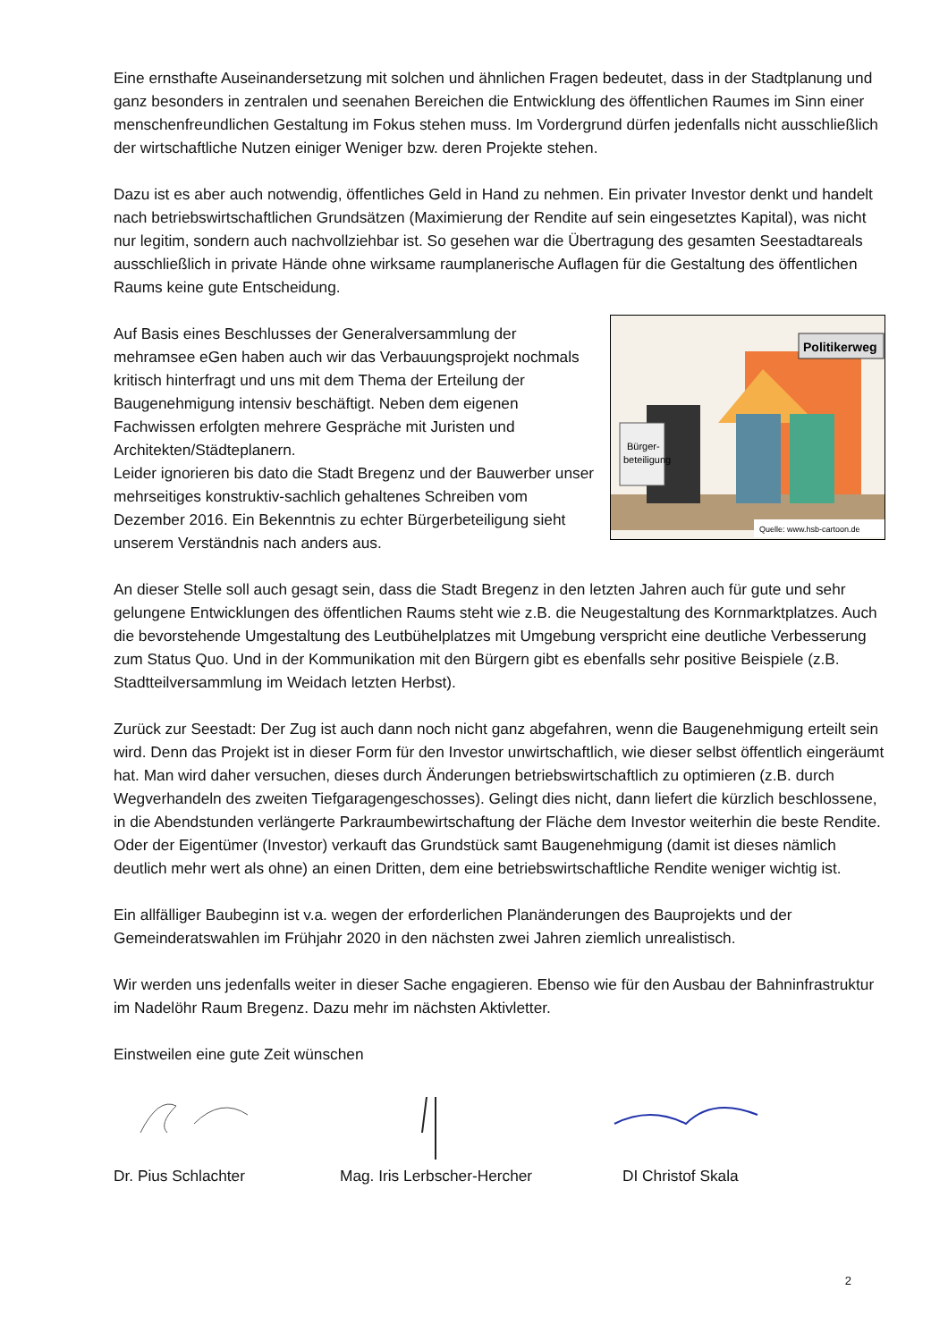Eine ernsthafte Auseinandersetzung mit solchen und ähnlichen Fragen bedeutet, dass in der Stadtplanung und ganz besonders in zentralen und seenahen Bereichen die Entwicklung des öffentlichen Raumes im Sinn einer menschenfreundlichen Gestaltung im Fokus stehen muss. Im Vordergrund dürfen jedenfalls nicht ausschließlich der wirtschaftliche Nutzen einiger Weniger bzw. deren Projekte stehen.
Dazu ist es aber auch notwendig, öffentliches Geld in Hand zu nehmen. Ein privater Investor denkt und handelt nach betriebswirtschaftlichen Grundsätzen (Maximierung der Rendite auf sein eingesetztes Kapital), was nicht nur legitim, sondern auch nachvollziehbar ist. So gesehen war die Übertragung des gesamten Seestadtareals ausschließlich in private Hände ohne wirksame raumplanerische Auflagen für die Gestaltung des öffentlichen Raums keine gute Entscheidung.
Auf Basis eines Beschlusses der Generalversammlung der mehramsee eGen haben auch wir das Verbauungsprojekt nochmals kritisch hinterfragt und uns mit dem Thema der Erteilung der Baugenehmigung intensiv beschäftigt. Neben dem eigenen Fachwissen erfolgten mehrere Gespräche mit Juristen und Architekten/Städteplanern.
Leider ignorieren bis dato die Stadt Bregenz und der Bauwerber unser mehrseitiges konstruktiv-sachlich gehaltenes Schreiben vom Dezember 2016. Ein Bekenntnis zu echter Bürgerbeteiligung sieht unserem Verständnis nach anders aus.
Bürger-
beteiligung
Politikerweg
Quelle: www.hsb-cartoon.de
An dieser Stelle soll auch gesagt sein, dass die Stadt Bregenz in den letzten Jahren auch für gute und sehr gelungene Entwicklungen des öffentlichen Raums steht wie z.B. die Neugestaltung des Kornmarktplatzes. Auch die bevorstehende Umgestaltung des Leutbühelplatzes mit Umgebung verspricht eine deutliche Verbesserung zum Status Quo. Und in der Kommunikation mit den Bürgern gibt es ebenfalls sehr positive Beispiele (z.B. Stadtteilversammlung im Weidach letzten Herbst).
Zurück zur Seestadt: Der Zug ist auch dann noch nicht ganz abgefahren, wenn die Baugenehmigung erteilt sein wird. Denn das Projekt ist in dieser Form für den Investor unwirtschaftlich, wie dieser selbst öffentlich eingeräumt hat. Man wird daher versuchen, dieses durch Änderungen betriebswirtschaftlich zu optimieren (z.B. durch Wegverhandeln des zweiten Tiefgaragengeschosses). Gelingt dies nicht, dann liefert die kürzlich beschlossene, in die Abendstunden verlängerte Parkraumbewirtschaftung der Fläche dem Investor weiterhin die beste Rendite. Oder der Eigentümer (Investor) verkauft das Grundstück samt Baugenehmigung (damit ist dieses nämlich deutlich mehr wert als ohne) an einen Dritten, dem eine betriebswirtschaftliche Rendite weniger wichtig ist.
Ein allfälliger Baubeginn ist v.a. wegen der erforderlichen Planänderungen des Bauprojekts und der Gemeinderatswahlen im Frühjahr 2020 in den nächsten zwei Jahren ziemlich unrealistisch.
Wir werden uns jedenfalls weiter in dieser Sache engagieren. Ebenso wie für den Ausbau der Bahninfrastruktur im Nadelöhr Raum Bregenz. Dazu mehr im nächsten Aktivletter.
Einstweilen eine gute Zeit wünschen
Dr. Pius Schlachter Mag. Iris Lerbscher-Hercher DI Christof Skala
2